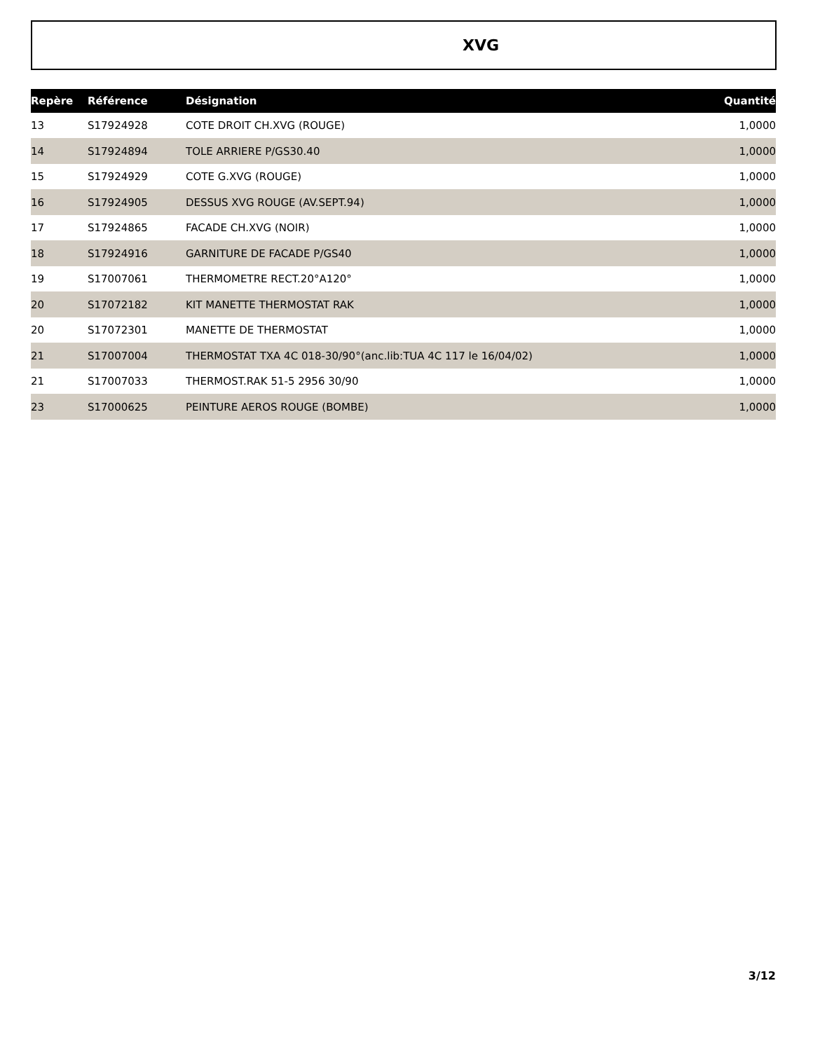XVG
| Repère | Référence | Désignation | Quantité |
| --- | --- | --- | --- |
| 13 | S17924928 | COTE DROIT CH.XVG (ROUGE) | 1,0000 |
| 14 | S17924894 | TOLE ARRIERE P/GS30.40 | 1,0000 |
| 15 | S17924929 | COTE G.XVG (ROUGE) | 1,0000 |
| 16 | S17924905 | DESSUS XVG ROUGE (AV.SEPT.94) | 1,0000 |
| 17 | S17924865 | FACADE CH.XVG (NOIR) | 1,0000 |
| 18 | S17924916 | GARNITURE DE FACADE P/GS40 | 1,0000 |
| 19 | S17007061 | THERMOMETRE RECT.20°A120° | 1,0000 |
| 20 | S17072182 | KIT MANETTE THERMOSTAT RAK | 1,0000 |
| 20 | S17072301 | MANETTE DE THERMOSTAT | 1,0000 |
| 21 | S17007004 | THERMOSTAT TXA 4C 018-30/90°(anc.lib:TUA 4C 117 le 16/04/02) | 1,0000 |
| 21 | S17007033 | THERMOST.RAK 51-5 2956 30/90 | 1,0000 |
| 23 | S17000625 | PEINTURE AEROS ROUGE (BOMBE) | 1,0000 |
3/12